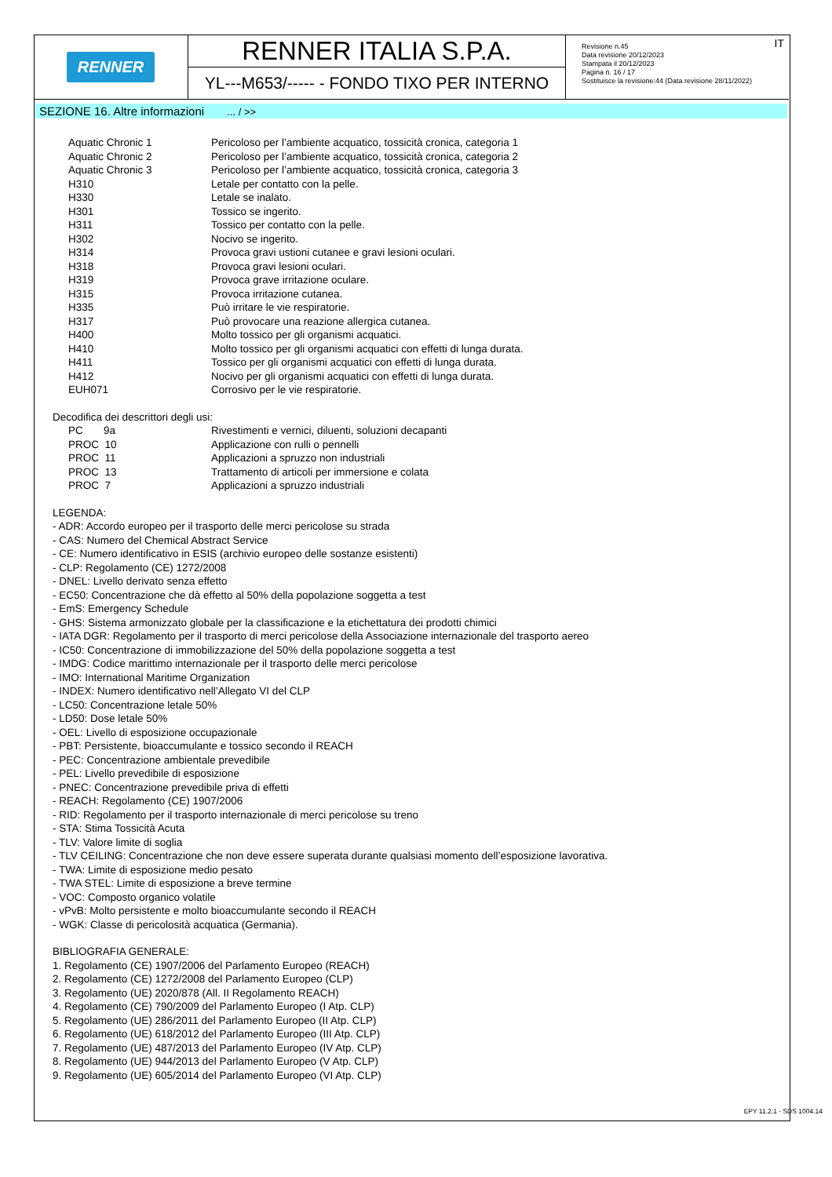RENNER
RENNER ITALIA S.P.A.
YL---M653/----- - FONDO TIXO PER INTERNO
IT Revisione n.45
Data revisione 20/12/2023
Stampata il 20/12/2023
Pagina n. 16 / 17
Sostituisce la revisione:44 (Data revisione 28/11/2022)
SEZIONE 16. Altre informazioni ... / >>
| Aquatic Chronic 1 | Pericoloso per l’ambiente acquatico, tossicità cronica, categoria 1 |
| Aquatic Chronic 2 | Pericoloso per l’ambiente acquatico, tossicità cronica, categoria 2 |
| Aquatic Chronic 3 | Pericoloso per l’ambiente acquatico, tossicità cronica, categoria 3 |
| H310 | Letale per contatto con la pelle. |
| H330 | Letale se inalato. |
| H301 | Tossico se ingerito. |
| H311 | Tossico per contatto con la pelle. |
| H302 | Nocivo se ingerito. |
| H314 | Provoca gravi ustioni cutanee e gravi lesioni oculari. |
| H318 | Provoca gravi lesioni oculari. |
| H319 | Provoca grave irritazione oculare. |
| H315 | Provoca irritazione cutanea. |
| H335 | Può irritare le vie respiratorie. |
| H317 | Può provocare una reazione allergica cutanea. |
| H400 | Molto tossico per gli organismi acquatici. |
| H410 | Molto tossico per gli organismi acquatici con effetti di lunga durata. |
| H411 | Tossico per gli organismi acquatici con effetti di lunga durata. |
| H412 | Nocivo per gli organismi acquatici con effetti di lunga durata. |
| EUH071 | Corrosivo per le vie respiratorie. |
Decodifica dei descrittori degli usi:
| PC 9a | Rivestimenti e vernici, diluenti, soluzioni decapanti |
| PROC 10 | Applicazione con rulli o pennelli |
| PROC 11 | Applicazioni a spruzzo non industriali |
| PROC 13 | Trattamento di articoli per immersione e colata |
| PROC 7 | Applicazioni a spruzzo industriali |
LEGENDA:
- ADR: Accordo europeo per il trasporto delle merci pericolose su strada
- CAS: Numero del Chemical Abstract Service
- CE: Numero identificativo in ESIS (archivio europeo delle sostanze esistenti)
- CLP: Regolamento (CE) 1272/2008
- DNEL: Livello derivato senza effetto
- EC50: Concentrazione che dà effetto al 50% della popolazione soggetta a test
- EmS: Emergency Schedule
- GHS: Sistema armonizzato globale per la classificazione e la etichettatura dei prodotti chimici
- IATA DGR: Regolamento per il trasporto di merci pericolose della Associazione internazionale del trasporto aereo
- IC50: Concentrazione di immobilizzazione del 50% della popolazione soggetta a test
- IMDG: Codice marittimo internazionale per il trasporto delle merci pericolose
- IMO: International Maritime Organization
- INDEX: Numero identificativo nell’Allegato VI del CLP
- LC50: Concentrazione letale 50%
- LD50: Dose letale 50%
- OEL: Livello di esposizione occupazionale
- PBT: Persistente, bioaccumulante e tossico secondo il REACH
- PEC: Concentrazione ambientale prevedibile
- PEL: Livello prevedibile di esposizione
- PNEC: Concentrazione prevedibile priva di effetti
- REACH: Regolamento (CE) 1907/2006
- RID: Regolamento per il trasporto internazionale di merci pericolose su treno
- STA: Stima Tossicità Acuta
- TLV: Valore limite di soglia
- TLV CEILING: Concentrazione che non deve essere superata durante qualsiasi momento dell’esposizione lavorativa.
- TWA: Limite di esposizione medio pesato
- TWA STEL: Limite di esposizione a breve termine
- VOC: Composto organico volatile
- vPvB: Molto persistente e molto bioaccumulante secondo il REACH
- WGK: Classe di pericolosità acquatica (Germania).
BIBLIOGRAFIA GENERALE:
1. Regolamento (CE) 1907/2006 del Parlamento Europeo (REACH)
2. Regolamento (CE) 1272/2008 del Parlamento Europeo (CLP)
3. Regolamento (UE) 2020/878 (All. II Regolamento REACH)
4. Regolamento (CE) 790/2009 del Parlamento Europeo (I Atp. CLP)
5. Regolamento (UE) 286/2011 del Parlamento Europeo (II Atp. CLP)
6. Regolamento (UE) 618/2012 del Parlamento Europeo (III Atp. CLP)
7. Regolamento (UE) 487/2013 del Parlamento Europeo (IV Atp. CLP)
8. Regolamento (UE) 944/2013 del Parlamento Europeo (V Atp. CLP)
9. Regolamento (UE) 605/2014 del Parlamento Europeo (VI Atp. CLP)
EPY 11.2.1 - SDS 1004.14